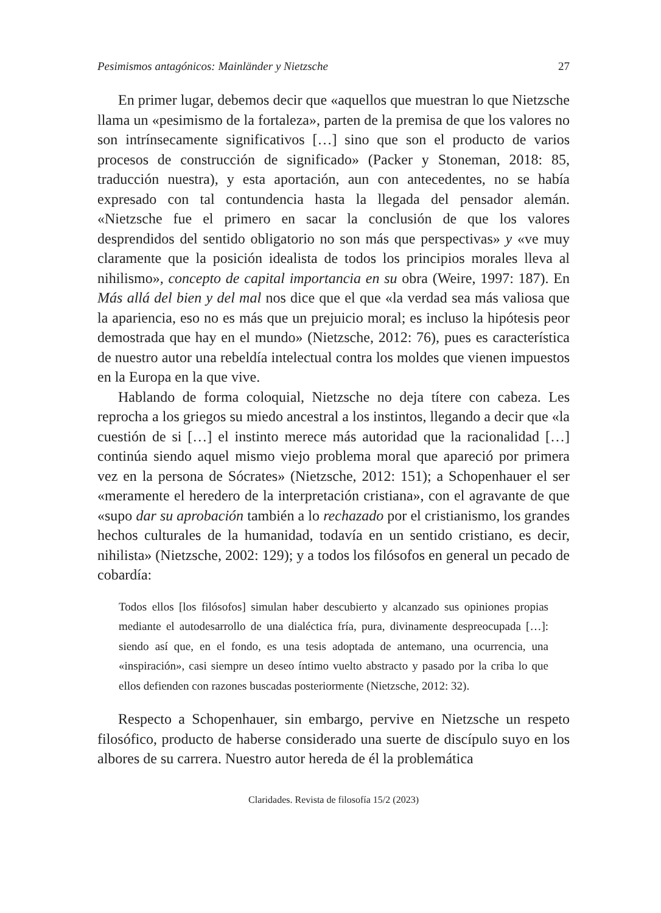Pesimismos antagónicos: Mainländer y Nietzsche 27
En primer lugar, debemos decir que «aquellos que muestran lo que Nietzsche llama un «pesimismo de la fortaleza», parten de la premisa de que los valores no son intrínsecamente significativos […] sino que son el producto de varios procesos de construcción de significado» (Packer y Stoneman, 2018: 85, traducción nuestra), y esta aportación, aun con antecedentes, no se había expresado con tal contundencia hasta la llegada del pensador alemán. «Nietzsche fue el primero en sacar la conclusión de que los valores desprendidos del sentido obligatorio no son más que perspectivas» y «ve muy claramente que la posición idealista de todos los principios morales lleva al nihilismo», concepto de capital importancia en su obra (Weire, 1997: 187). En Más allá del bien y del mal nos dice que el que «la verdad sea más valiosa que la apariencia, eso no es más que un prejuicio moral; es incluso la hipótesis peor demostrada que hay en el mundo» (Nietzsche, 2012: 76), pues es característica de nuestro autor una rebeldía intelectual contra los moldes que vienen impuestos en la Europa en la que vive.
Hablando de forma coloquial, Nietzsche no deja títere con cabeza. Les reprocha a los griegos su miedo ancestral a los instintos, llegando a decir que «la cuestión de si […] el instinto merece más autoridad que la racionalidad […] continúa siendo aquel mismo viejo problema moral que apareció por primera vez en la persona de Sócrates» (Nietzsche, 2012: 151); a Schopenhauer el ser «meramente el heredero de la interpretación cristiana», con el agravante de que «supo dar su aprobación también a lo rechazado por el cristianismo, los grandes hechos culturales de la humanidad, todavía en un sentido cristiano, es decir, nihilista» (Nietzsche, 2002: 129); y a todos los filósofos en general un pecado de cobardía:
Todos ellos [los filósofos] simulan haber descubierto y alcanzado sus opiniones propias mediante el autodesarrollo de una dialéctica fría, pura, divinamente despreocupada […]: siendo así que, en el fondo, es una tesis adoptada de antemano, una ocurrencia, una «inspiración», casi siempre un deseo íntimo vuelto abstracto y pasado por la criba lo que ellos defienden con razones buscadas posteriormente (Nietzsche, 2012: 32).
Respecto a Schopenhauer, sin embargo, pervive en Nietzsche un respeto filosófico, producto de haberse considerado una suerte de discípulo suyo en los albores de su carrera. Nuestro autor hereda de él la problemática
Claridades. Revista de filosofía 15/2 (2023)